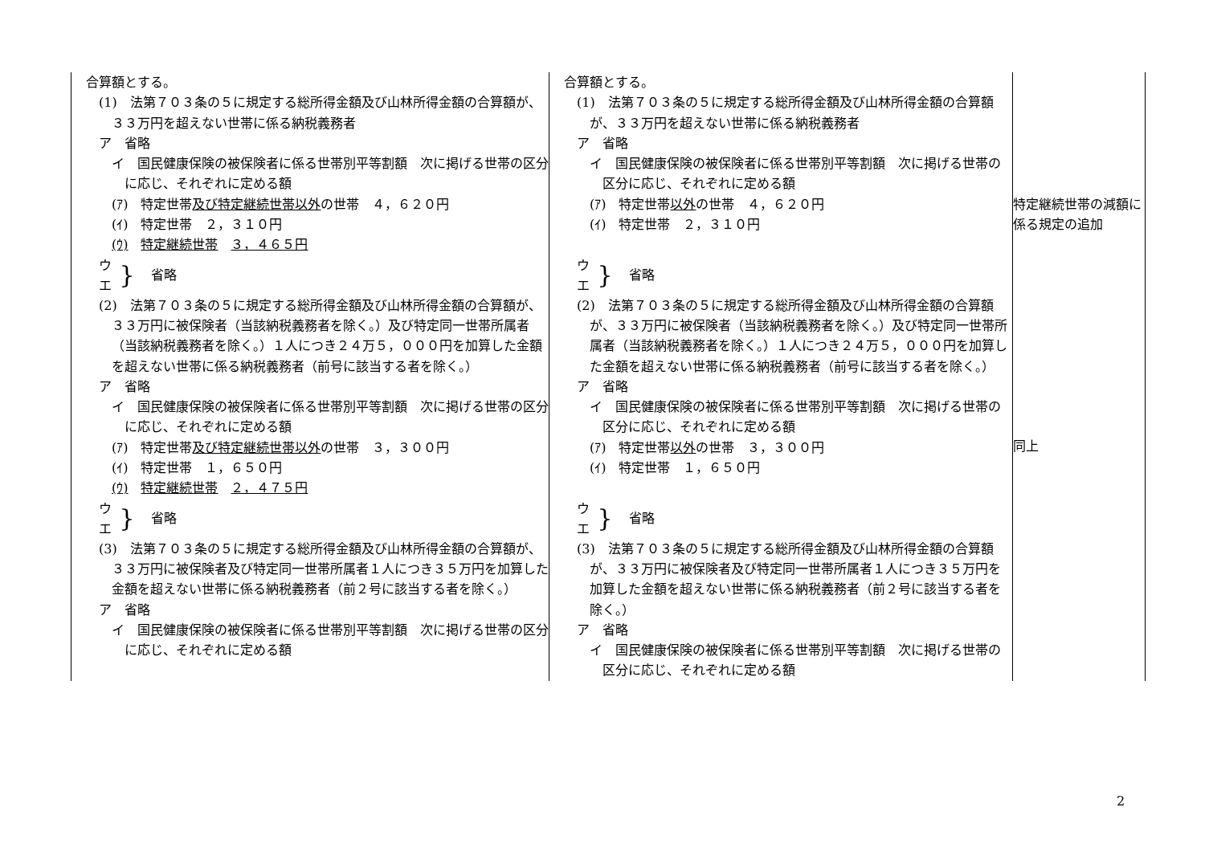| 合算額とする。 (1) 法第７０３条の５に規定する総所得金額及び山林所得金額の合算額が、３３万円を超えない世帯に係る納税義務者 ア 省略 イ 国民健康保険の被保険者に係る世帯別平等割額 次に掲げる世帯の区分に応じ、それぞれに定める額 (ｱ) 特定世帯 及び特定継続世帯以外 の世帯 ４，６２０円 (ｲ) 特定世帯 ２，３１０円 (ｳ) 特定継続世帯 ３，４６５円 ウ エ } 省略 (2) 法第７０３条の５に規定する総所得金額及び山林所得金額の合算額が、３３万円に被保険者（当該納税義務者を除く。）及び特定同一世帯所属者（当該納税義務者を除く。）１人につき２４万５，０００円を加算した金額を超えない世帯に係る納税義務者（前号に該当する者を除く。） ア 省略 イ 国民健康保険の被保険者に係る世帯別平等割額 次に掲げる世帯の区分に応じ、それぞれに定める額 (ｱ) 特定世帯 及び特定継続世帯以外 の世帯 ３，３００円 (ｲ) 特定世帯 １，６５０円 (ｳ) 特定継続世帯 ２，４７５円 ウ エ } 省略 (3) 法第７０３条の５に規定する総所得金額及び山林所得金額の合算額が、３３万円に被保険者及び特定同一世帯所属者１人につき３５万円を加算した金額を超えない世帯に係る納税義務者（前２号に該当する者を除く。） ア 省略 イ 国民健康保険の被保険者に係る世帯別平等割額 次に掲げる世帯の区分に応じ、それぞれに定める額 | 合算額とする。 (1) 法第７０３条の５に規定する総所得金額及び山林所得金額の合算額が、３３万円を超えない世帯に係る納税義務者 ア 省略 イ 国民健康保険の被保険者に係る世帯別平等割額 次に掲げる世帯の区分に応じ、それぞれに定める額 (ｱ) 特定世帯 以外 の世帯 ４，６２０円 (ｲ) 特定世帯 ２，３１０円 ウ エ } 省略 (2) 法第７０３条の５に規定する総所得金額及び山林所得金額の合算額が、３３万円に被保険者（当該納税義務者を除く。）及び特定同一世帯所属者（当該納税義務者を除く。）１人につき２４万５，０００円を加算した金額を超えない世帯に係る納税義務者（前号に該当する者を除く。） ア 省略 イ 国民健康保険の被保険者に係る世帯別平等割額 次に掲げる世帯の区分に応じ、それぞれに定める額 (ｱ) 特定世帯 以外 の世帯 ３，３００円 (ｲ) 特定世帯 １，６５０円 ウ エ } 省略 (3) 法第７０３条の５に規定する総所得金額及び山林所得金額の合算額が、３３万円に被保険者及び特定同一世帯所属者１人につき３５万円を加算した金額を超えない世帯に係る納税義務者（前２号に該当する者を除く。） ア 省略 イ 国民健康保険の被保険者に係る世帯別平等割額 次に掲げる世帯の区分に応じ、それぞれに定める額 | 特定継続世帯の減額に係る規定の追加 同上 |
2